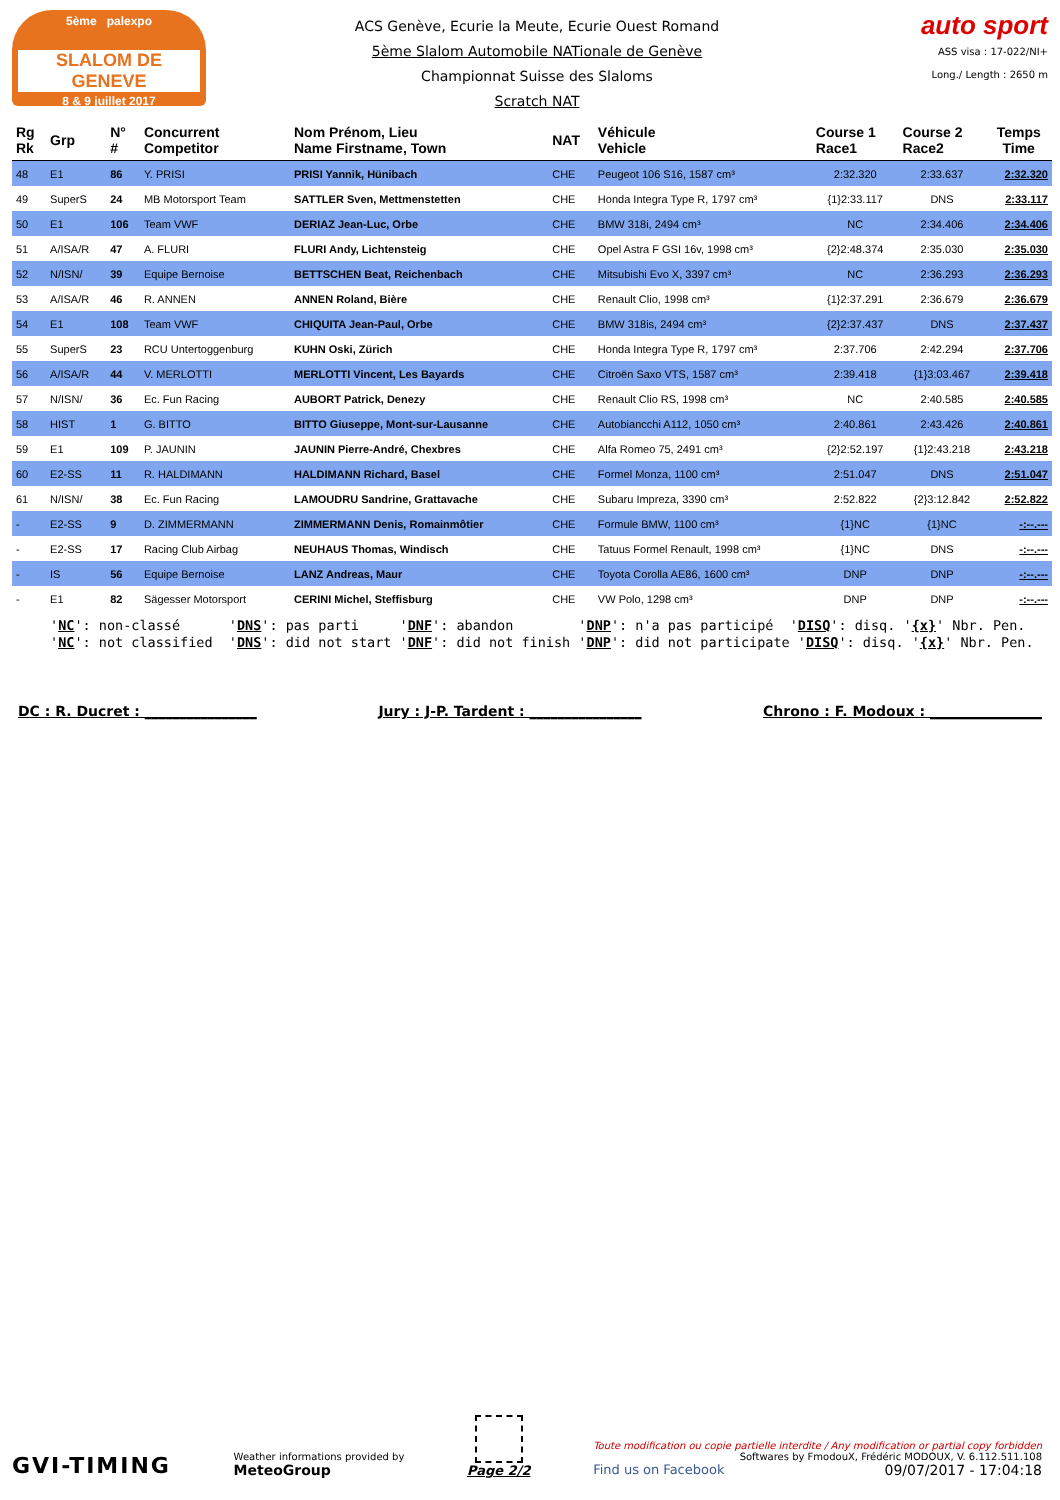5ème palexpo
SLALOM DE GENEVE
8 & 9 juillet 2017
ACS Genève, Ecurie la Meute, Ecurie Ouest Romand
5ème Slalom Automobile NATionale de Genève
Championnat Suisse des Slaloms
Scratch NAT
auto sport
ASS visa : 17-022/NI+
Long./ Length : 2650 m
| Rg Rk | Grp | N° # | Concurrent Competitor | Nom Prénom, Lieu Name Firstname, Town | NAT | Véhicule Vehicle | Course 1 Race1 | Course 2 Race2 | Temps Time |
| --- | --- | --- | --- | --- | --- | --- | --- | --- | --- |
| 48 | E1 | 86 | Y. PRISI | PRISI Yannik, Hünibach | CHE | Peugeot 106 S16, 1587 cm³ | 2:32.320 | 2:33.637 | 2:32.320 |
| 49 | SuperS | 24 | MB Motorsport Team | SATTLER Sven, Mettmenstetten | CHE | Honda Integra Type R, 1797 cm³ | {1}2:33.117 | DNS | 2:33.117 |
| 50 | E1 | 106 | Team VWF | DERIAZ Jean-Luc, Orbe | CHE | BMW 318i, 2494 cm³ | NC | 2:34.406 | 2:34.406 |
| 51 | A/ISA/R | 47 | A. FLURI | FLURI Andy, Lichtensteig | CHE | Opel Astra F GSI 16v, 1998 cm³ | {2}2:48.374 | 2:35.030 | 2:35.030 |
| 52 | N/ISN/ | 39 | Equipe Bernoise | BETTSCHEN Beat, Reichenbach | CHE | Mitsubishi Evo X, 3397 cm³ | NC | 2:36.293 | 2:36.293 |
| 53 | A/ISA/R | 46 | R. ANNEN | ANNEN Roland, Bière | CHE | Renault Clio, 1998 cm³ | {1}2:37.291 | 2:36.679 | 2:36.679 |
| 54 | E1 | 108 | Team VWF | CHIQUITA Jean-Paul, Orbe | CHE | BMW 318is, 2494 cm³ | {2}2:37.437 | DNS | 2:37.437 |
| 55 | SuperS | 23 | RCU Untertoggenburg | KUHN Oski, Zürich | CHE | Honda Integra Type R, 1797 cm³ | 2:37.706 | 2:42.294 | 2:37.706 |
| 56 | A/ISA/R | 44 | V. MERLOTTI | MERLOTTI Vincent, Les Bayards | CHE | Citroën Saxo VTS, 1587 cm³ | 2:39.418 | {1}3:03.467 | 2:39.418 |
| 57 | N/ISN/ | 36 | Ec. Fun Racing | AUBORT Patrick, Denezy | CHE | Renault Clio RS, 1998 cm³ | NC | 2:40.585 | 2:40.585 |
| 58 | HIST | 1 | G. BITTO | BITTO Giuseppe, Mont-sur-Lausanne | CHE | Autobiancchi A112, 1050 cm³ | 2:40.861 | 2:43.426 | 2:40.861 |
| 59 | E1 | 109 | P. JAUNIN | JAUNIN Pierre-André, Chexbres | CHE | Alfa Romeo 75, 2491 cm³ | {2}2:52.197 | {1}2:43.218 | 2:43.218 |
| 60 | E2-SS | 11 | R. HALDIMANN | HALDIMANN Richard, Basel | CHE | Formel Monza, 1100 cm³ | 2:51.047 | DNS | 2:51.047 |
| 61 | N/ISN/ | 38 | Ec. Fun Racing | LAMOUDRU Sandrine, Grattavache | CHE | Subaru Impreza, 3390 cm³ | 2:52.822 | {2}3:12.842 | 2:52.822 |
| - | E2-SS | 9 | D. ZIMMERMANN | ZIMMERMANN Denis, Romainmôtier | CHE | Formule BMW, 1100 cm³ | {1}NC | {1}NC | -:--.--- |
| - | E2-SS | 17 | Racing Club Airbag | NEUHAUS Thomas, Windisch | CHE | Tatuus Formel Renault, 1998 cm³ | {1}NC | DNS | -:--.--- |
| - | IS | 56 | Equipe Bernoise | LANZ Andreas, Maur | CHE | Toyota Corolla AE86, 1600 cm³ | DNP | DNP | -:--.--- |
| - | E1 | 82 | Sägesser Motorsport | CERINI Michel, Steffisburg | CHE | VW Polo, 1298 cm³ | DNP | DNP | -:--.--- |
'NC': non-classé 'DNS': pas parti 'DNF': abandon 'DNP': n'a pas participé 'DISQ': disq. '{x}' Nbr. Pen. 'NC': not classified 'DNS': did not start 'DNF': did not finish 'DNP': did not participate 'DISQ': disq. '{x}' Nbr. Pen.
DC : R. Ducret : ________________ Jury : J-P. Tardent : ________________ Chrono : F. Modoux : ________________
GVI-TIMING
Weather informations provided by
MeteoGroup
Page 2/2
Toute modification ou copie partielle interdite / Any modification or partial copy forbidden
Softwares by FmodouX, Frédéric MODOUX, V. 6.112.511.108
Find us on Facebook 09/07/2017 - 17:04:18